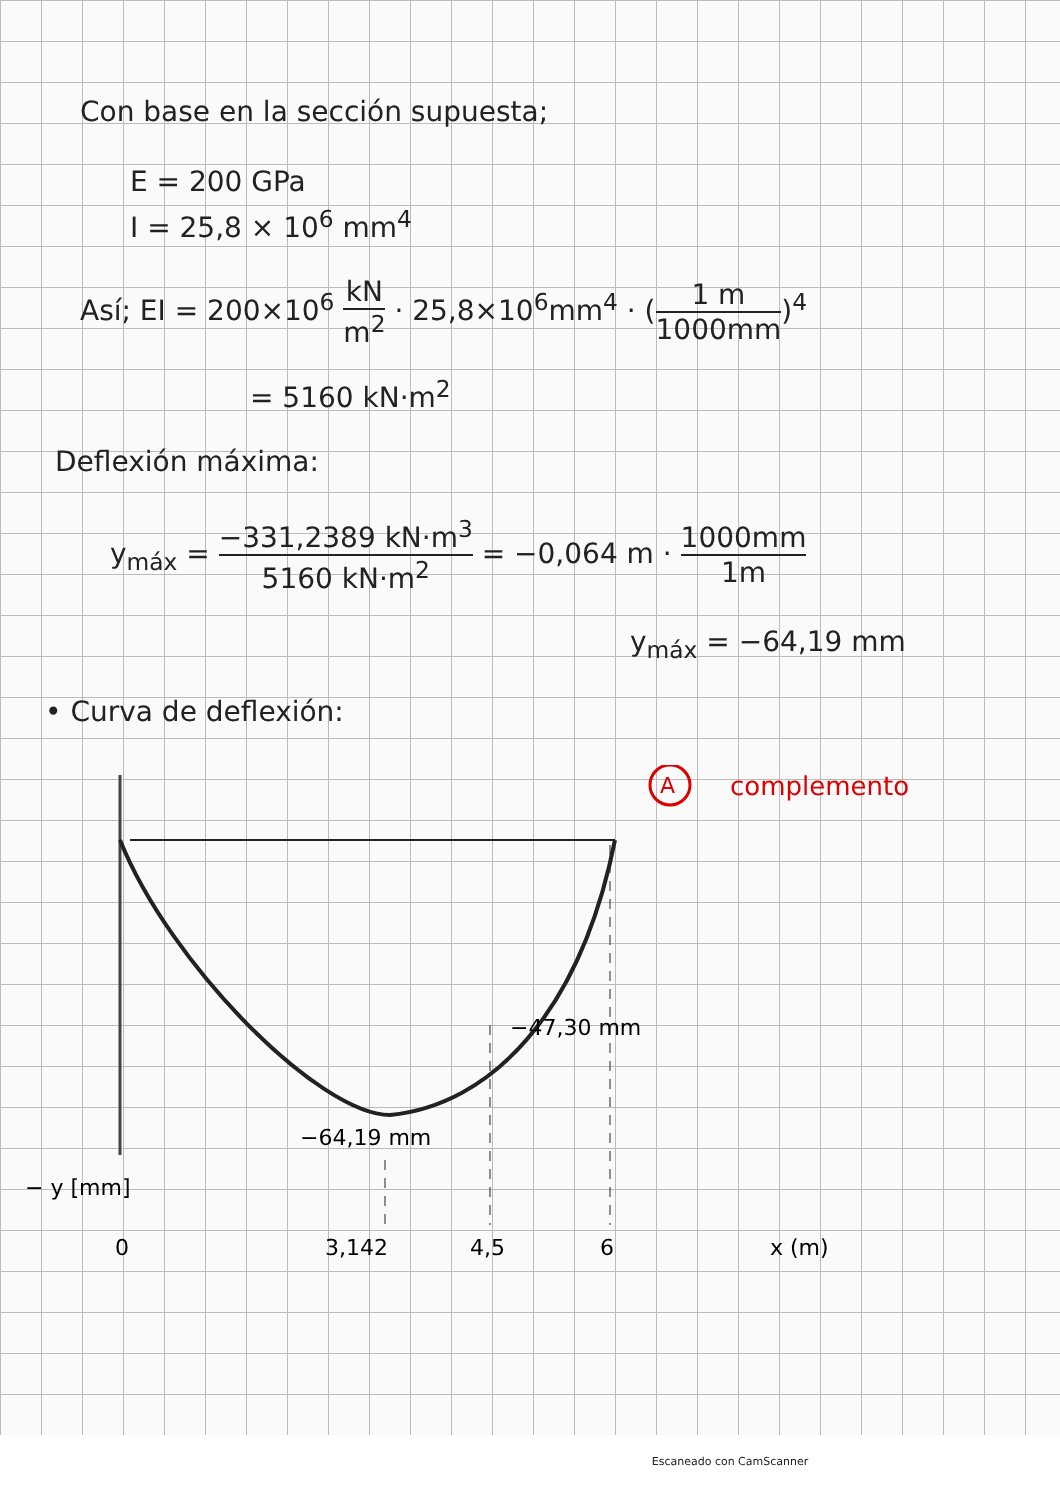Con base en la sección supuesta;
E = 200 GPa
I = 25,8 × 10<sup>6</sup> mm<sup>4</sup>
Así; EI = 200×10<sup>6</sup> kN m<sup>2</sup> · 25,8×10<sup>6</sup>mm<sup>4</sup> · (1 m 1000mm)<sup>4</sup>
= 5160 kN·m<sup>2</sup>
Deflexión máxima:
y<sub>máx</sub> = −331,2389 kN·m<sup>3</sup> 5160 kN·m<sup>2</sup> = −0,064 m · 1000mm 1m
y<sub>máx</sub> = −64,19 mm
• Curva de deflexión:
−47,30 mm
−64,19 mm
− y [mm]
0
3,142
4,5
6
x (m)
A
complemento
Escaneado con CamScanner